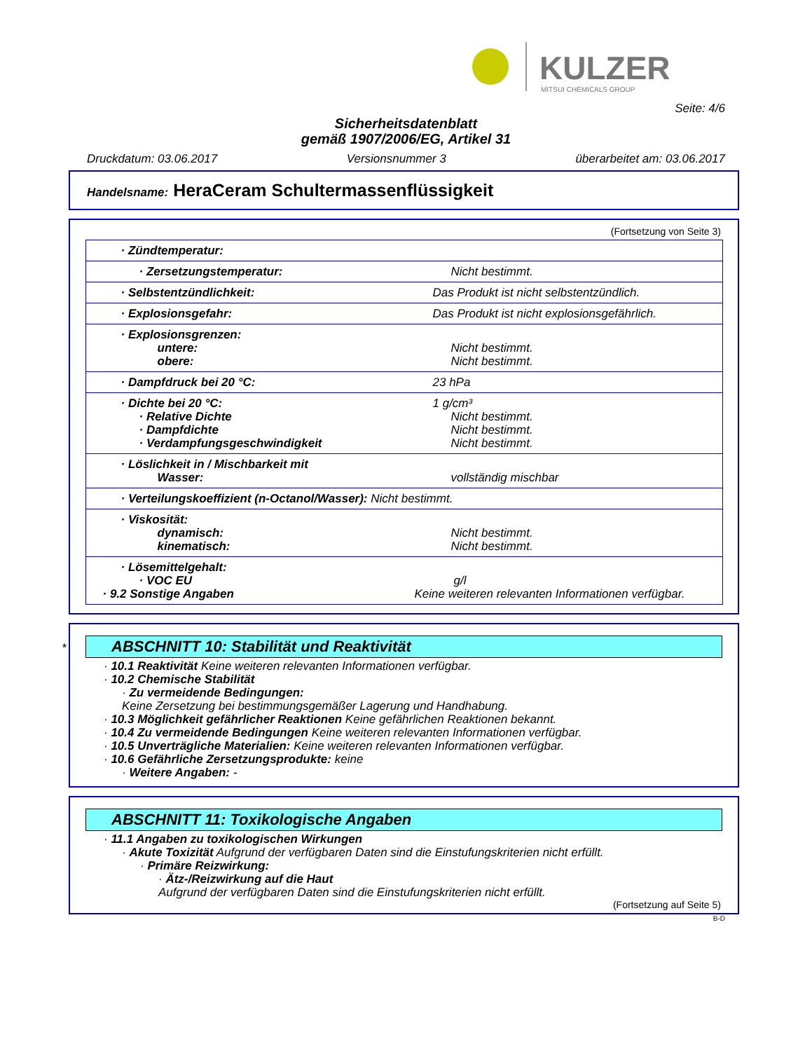KULZER
MITSUI CHEMICALS GROUP
Seite: 4/6
Sicherheitsdatenblatt
gemäß 1907/2006/EG, Artikel 31
Druckdatum: 03.06.2017 Versionsnummer 3 überarbeitet am: 03.06.2017
Handelsname: HeraCeram Schultermassenflüssigkeit
(Fortsetzung von Seite 3)
| · Zündtemperatur: | |
| · Zersetzungstemperatur: | Nicht bestimmt. |
| · Selbstentzündlichkeit: | Das Produkt ist nicht selbstentzündlich. |
| · Explosionsgefahr: | Das Produkt ist nicht explosionsgefährlich. |
| · Explosionsgrenzen: untere: obere: | Nicht bestimmt. Nicht bestimmt. |
| · Dampfdruck bei 20 °C: | 23 hPa |
| · Dichte bei 20 °C: · Relative Dichte · Dampfdichte · Verdampfungsgeschwindigkeit | 1 g/cm³ Nicht bestimmt. Nicht bestimmt. Nicht bestimmt. |
| · Löslichkeit in / Mischbarkeit mit Wasser: | vollständig mischbar |
| · Verteilungskoeffizient (n-Octanol/Wasser): Nicht bestimmt. | |
| · Viskosität: dynamisch: kinematisch: | Nicht bestimmt. Nicht bestimmt. |
| · Lösemittelgehalt: · VOC EU · 9.2 Sonstige Angaben | g/l Keine weiteren relevanten Informationen verfügbar. |
*
ABSCHNITT 10: Stabilität und Reaktivität
· 10.1 Reaktivität Keine weiteren relevanten Informationen verfügbar.
· 10.2 Chemische Stabilität
· Zu vermeidende Bedingungen:
Keine Zersetzung bei bestimmungsgemäßer Lagerung und Handhabung.
· 10.3 Möglichkeit gefährlicher Reaktionen Keine gefährlichen Reaktionen bekannt.
· 10.4 Zu vermeidende Bedingungen Keine weiteren relevanten Informationen verfügbar.
· 10.5 Unverträgliche Materialien: Keine weiteren relevanten Informationen verfügbar.
· 10.6 Gefährliche Zersetzungsprodukte: keine
· Weitere Angaben: -
ABSCHNITT 11: Toxikologische Angaben
· 11.1 Angaben zu toxikologischen Wirkungen
· Akute Toxizität Aufgrund der verfügbaren Daten sind die Einstufungskriterien nicht erfüllt.
· Primäre Reizwirkung:
· Ätz-/Reizwirkung auf die Haut
Aufgrund der verfügbaren Daten sind die Einstufungskriterien nicht erfüllt.
(Fortsetzung auf Seite 5)
B-D